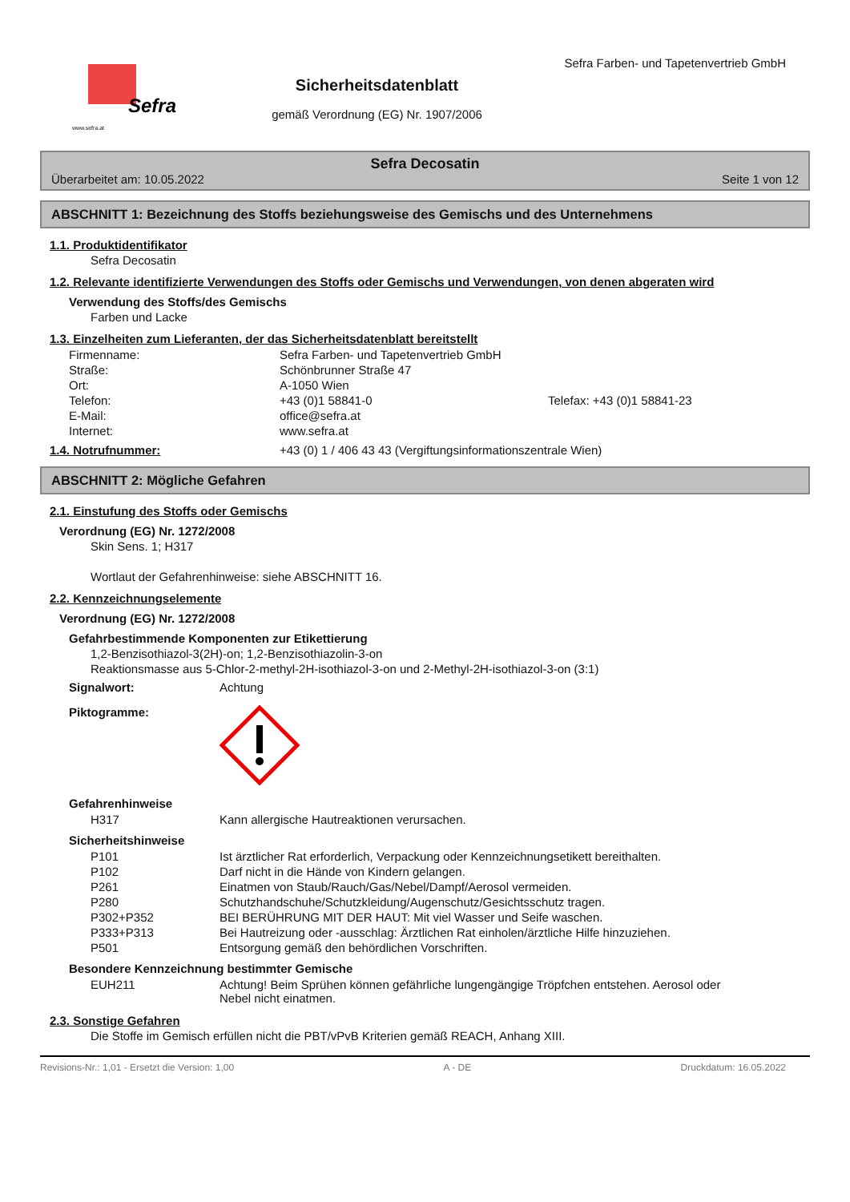Sefra
www.sefra.at
Sicherheitsdatenblatt
gemäß Verordnung (EG) Nr. 1907/2006
Sefra Farben- und Tapetenvertrieb GmbH
Sefra Decosatin
Überarbeitet am: 10.05.2022 Seite 1 von 12
ABSCHNITT 1: Bezeichnung des Stoffs beziehungsweise des Gemischs und des Unternehmens
1.1. Produktidentifikator
Sefra Decosatin
1.2. Relevante identifizierte Verwendungen des Stoffs oder Gemischs und Verwendungen, von denen abgeraten wird
Verwendung des Stoffs/des Gemischs
Farben und Lacke
1.3. Einzelheiten zum Lieferanten, der das Sicherheitsdatenblatt bereitstellt
| Firmenname: | Sefra Farben- und Tapetenvertrieb GmbH | |
| Straße: | Schönbrunner Straße 47 | |
| Ort: | A-1050 Wien | |
| Telefon: | +43 (0)1 58841-0 | Telefax: +43 (0)1 58841-23 |
| E-Mail: | office@sefra.at | |
| Internet: | www.sefra.at | |
1.4. Notrufnummer: +43 (0) 1 / 406 43 43 (Vergiftungsinformationszentrale Wien)
ABSCHNITT 2: Mögliche Gefahren
2.1. Einstufung des Stoffs oder Gemischs
Verordnung (EG) Nr. 1272/2008
Skin Sens. 1; H317
Wortlaut der Gefahrenhinweise: siehe ABSCHNITT 16.
2.2. Kennzeichnungselemente
Verordnung (EG) Nr. 1272/2008
Gefahrbestimmende Komponenten zur Etikettierung
1,2-Benzisothiazol-3(2H)-on; 1,2-Benzisothiazolin-3-on
Reaktionsmasse aus 5-Chlor-2-methyl-2H-isothiazol-3-on und 2-Methyl-2H-isothiazol-3-on (3:1)
Signalwort: Achtung
Piktogramme:
Gefahrenhinweise
| H317 | Kann allergische Hautreaktionen verursachen. |
Sicherheitshinweise
| P101 | Ist ärztlicher Rat erforderlich, Verpackung oder Kennzeichnungsetikett bereithalten. |
| P102 | Darf nicht in die Hände von Kindern gelangen. |
| P261 | Einatmen von Staub/Rauch/Gas/Nebel/Dampf/Aerosol vermeiden. |
| P280 | Schutzhandschuhe/Schutzkleidung/Augenschutz/Gesichtsschutz tragen. |
| P302+P352 | BEI BERÜHRUNG MIT DER HAUT: Mit viel Wasser und Seife waschen. |
| P333+P313 | Bei Hautreizung oder -ausschlag: Ärztlichen Rat einholen/ärztliche Hilfe hinzuziehen. |
| P501 | Entsorgung gemäß den behördlichen Vorschriften. |
Besondere Kennzeichnung bestimmter Gemische
| EUH211 | Achtung! Beim Sprühen können gefährliche lungengängige Tröpfchen entstehen. Aerosol oder Nebel nicht einatmen. |
2.3. Sonstige Gefahren
Die Stoffe im Gemisch erfüllen nicht die PBT/vPvB Kriterien gemäß REACH, Anhang XIII.
Revisions-Nr.: 1,01 - Ersetzt die Version: 1,00 A - DE Druckdatum: 16.05.2022